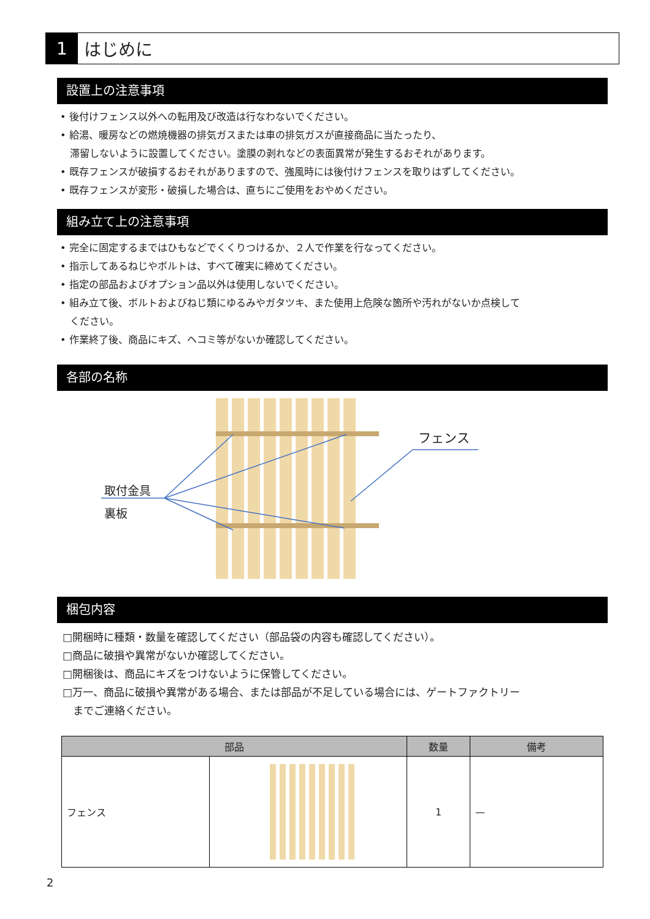1 はじめに
設置上の注意事項
• 後付けフェンス以外への転用及び改造は行なわないでください。
• 給湯、暖房などの燃焼機器の排気ガスまたは車の排気ガスが直接商品に当たったり、
　滞留しないように設置してください。塗膜の剥れなどの表面異常が発生するおそれがあります。
• 既存フェンスが破損するおそれがありますので、強風時には後付けフェンスを取りはずしてください。
• 既存フェンスが変形・破損した場合は、直ちにご使用をおやめください。
組み立て上の注意事項
• 完全に固定するまではひもなどでくくりつけるか、２人で作業を行なってください。
• 指示してあるねじやボルトは、すべて確実に締めてください。
• 指定の部品およびオプション品以外は使用しないでください。
• 組み立て後、ボルトおよびねじ類にゆるみやガタツキ、また使用上危険な箇所や汚れがないか点検して
　ください。
• 作業終了後、商品にキズ、ヘコミ等がないか確認してください。
各部の名称
取付金具
裏板
フェンス
梱包内容
□開梱時に種類・数量を確認してください（部品袋の内容も確認してください）。
□商品に破損や異常がないか確認してください。
□開梱後は、商品にキズをつけないように保管してください。
□万一、商品に破損や異常がある場合、または部品が不足している場合には、ゲートファクトリー
　までご連絡ください。
| 部品 | | 数量 | 備考 |
| --- | --- | --- | --- |
| フェンス | | 1 | — |
2